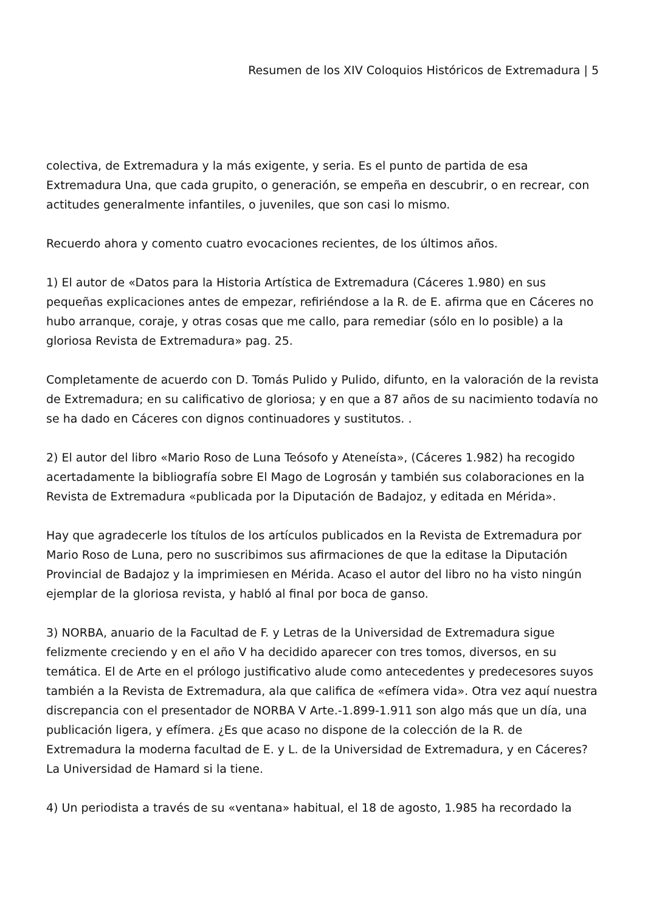Resumen de los XIV Coloquios Históricos de Extremadura | 5
colectiva, de Extremadura y la más exigente, y seria. Es el punto de partida de esa Extremadura Una, que cada grupito, o generación, se empeña en descubrir, o en recrear, con actitudes generalmente infantiles, o juveniles, que son casi lo mismo.
Recuerdo ahora y comento cuatro evocaciones recientes, de los últimos años.
1) El autor de «Datos para la Historia Artística de Extremadura (Cáceres 1.980) en sus pequeñas explicaciones antes de empezar, refiriéndose a la R. de E. afirma que en Cáceres no hubo arranque, coraje, y otras cosas que me callo, para remediar (sólo en lo posible) a la gloriosa Revista de Extremadura» pag. 25.
Completamente de acuerdo con D. Tomás Pulido y Pulido, difunto, en la valoración de la revista de Extremadura; en su calificativo de gloriosa; y en que a 87 años de su nacimiento todavía no se ha dado en Cáceres con dignos continuadores y sustitutos. .
2) El autor del libro «Mario Roso de Luna Teósofo y Ateneísta», (Cáceres 1.982) ha recogido acertadamente la bibliografía sobre El Mago de Logrosán y también sus colaboraciones en la Revista de Extremadura «publicada por la Diputación de Badajoz, y editada en Mérida».
Hay que agradecerle los títulos de los artículos publicados en la Revista de Extremadura por Mario Roso de Luna, pero no suscribimos sus afirmaciones de que la editase la Diputación Provincial de Badajoz y la imprimiesen en Mérida. Acaso el autor del libro no ha visto ningún ejemplar de la gloriosa revista, y habló al final por boca de ganso.
3) NORBA, anuario de la Facultad de F. y Letras de la Universidad de Extremadura sigue felizmente creciendo y en el año V ha decidido aparecer con tres tomos, diversos, en su temática. El de Arte en el prólogo justificativo alude como antecedentes y predecesores suyos también a la Revista de Extremadura, ala que califica de «efímera vida». Otra vez aquí nuestra discrepancia con el presentador de NORBA V Arte.-1.899-1.911 son algo más que un día, una publicación ligera, y efímera. ¿Es que acaso no dispone de la colección de la R. de Extremadura la moderna facultad de E. y L. de la Universidad de Extremadura, y en Cáceres? La Universidad de Hamard si la tiene.
4) Un periodista a través de su «ventana» habitual, el 18 de agosto, 1.985 ha recordado la